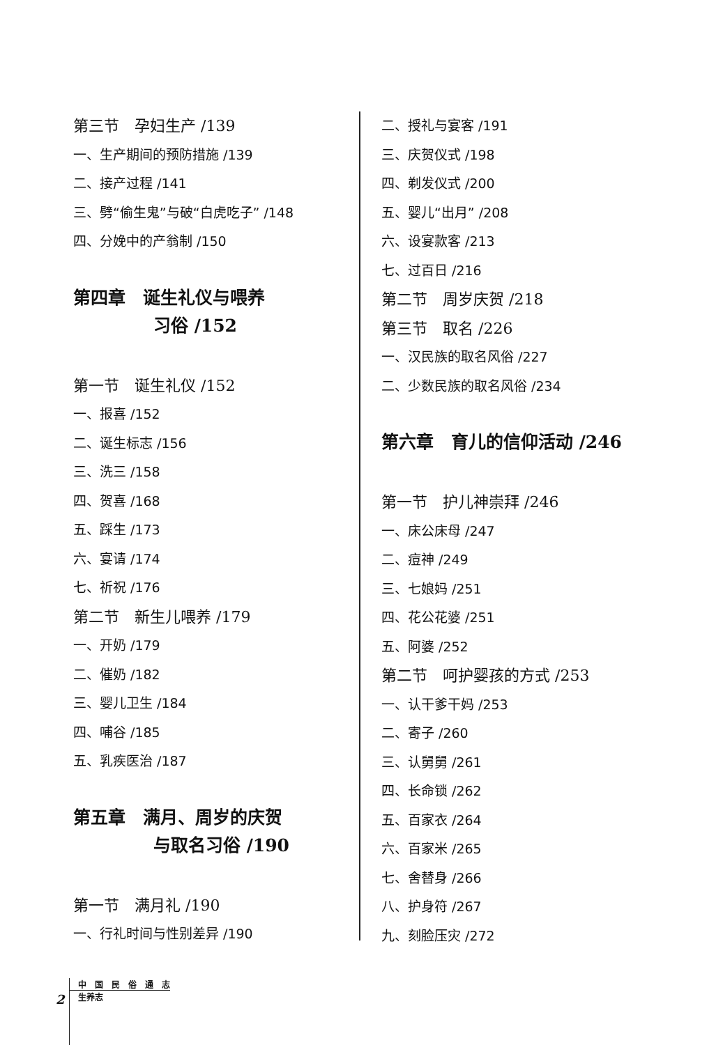第三节　孕妇生产 /139
一、生产期间的预防措施 /139
二、接产过程 /141
三、劈“偷生鬼”与破“白虎吃子” /148
四、分娩中的产翁制 /150
第四章　诞生礼仪与喂养
习俗 /152
第一节　诞生礼仪 /152
一、报喜 /152
二、诞生标志 /156
三、洗三 /158
四、贺喜 /168
五、踩生 /173
六、宴请 /174
七、祈祝 /176
第二节　新生儿喂养 /179
一、开奶 /179
二、催奶 /182
三、婴儿卫生 /184
四、哺谷 /185
五、乳疾医治 /187
第五章　满月、周岁的庆贺
与取名习俗 /190
第一节　满月礼 /190
一、行礼时间与性别差异 /190
二、授礼与宴客 /191
三、庆贺仪式 /198
四、剃发仪式 /200
五、婴儿“出月” /208
六、设宴款客 /213
七、过百日 /216
第二节　周岁庆贺 /218
第三节　取名 /226
一、汉民族的取名风俗 /227
二、少数民族的取名风俗 /234
第六章　育儿的信仰活动 /246
第一节　护儿神崇拜 /246
一、床公床母 /247
二、痘神 /249
三、七娘妈 /251
四、花公花婆 /251
五、阿婆 /252
第二节　呵护婴孩的方式 /253
一、认干爹干妈 /253
二、寄子 /260
三、认舅舅 /261
四、长命锁 /262
五、百家衣 /264
六、百家米 /265
七、舍替身 /266
八、护身符 /267
九、刻脸压灾 /272
2
中　国　民　俗　通　志
生养志